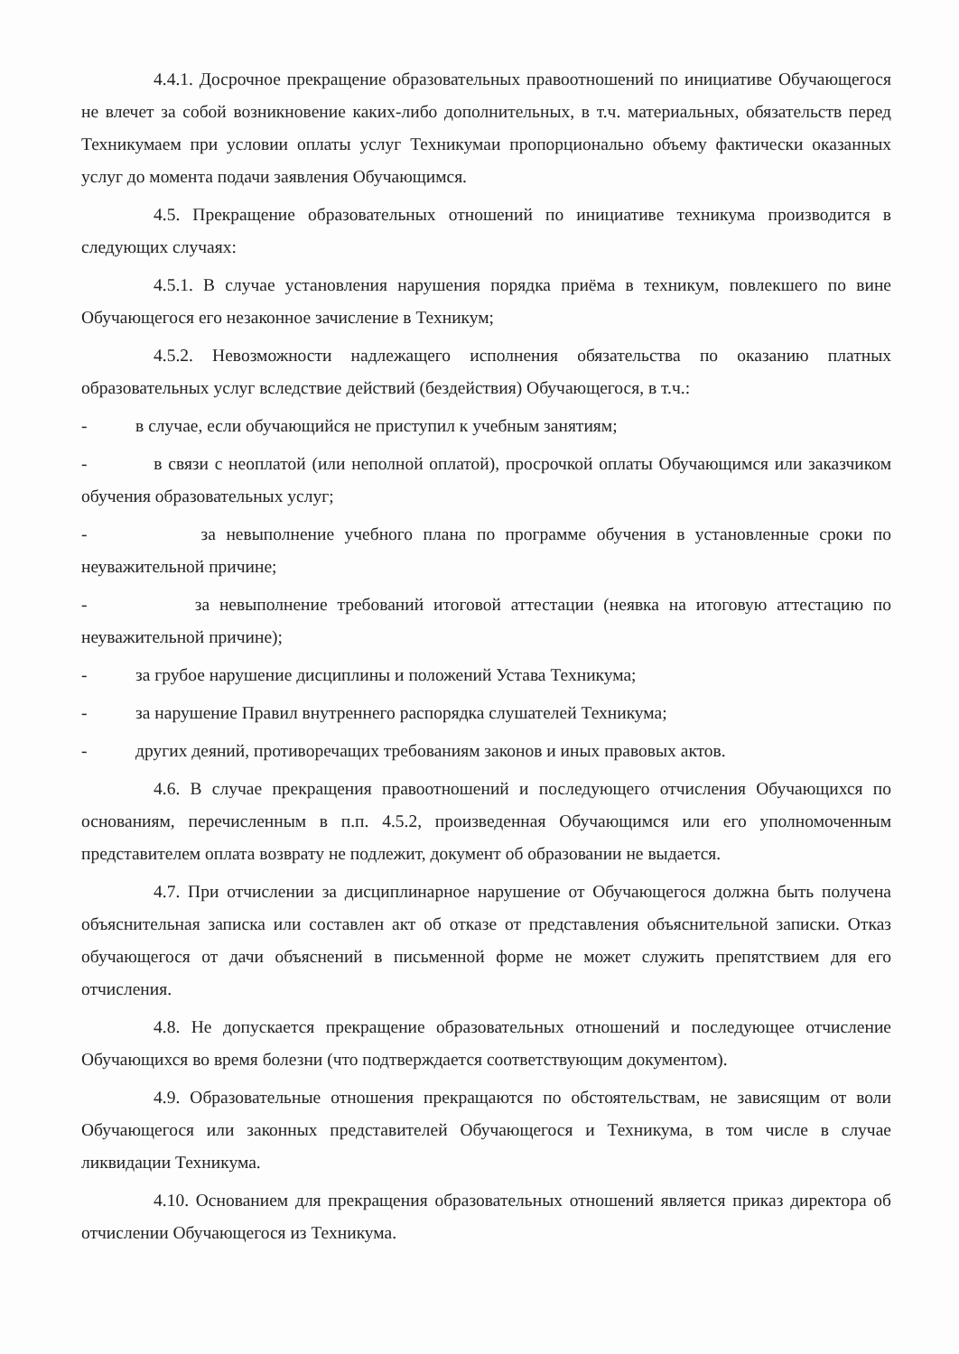4.4.1. Досрочное прекращение образовательных правоотношений по инициативе Обучающегося не влечет за собой возникновение каких-либо дополнительных, в т.ч. материальных, обязательств перед Техникумаем при условии оплаты услуг Техникумаи пропорционально объему фактически оказанных услуг до момента подачи заявления Обучающимся.
4.5. Прекращение образовательных отношений по инициативе техникума производится в следующих случаях:
4.5.1. В случае установления нарушения порядка приёма в техникум, повлекшего по вине Обучающегося его незаконное зачисление в Техникум;
4.5.2. Невозможности надлежащего исполнения обязательства по оказанию платных образовательных услуг вследствие действий (бездействия) Обучающегося, в т.ч.:
- в случае, если обучающийся не приступил к учебным занятиям;
- в связи с неоплатой (или неполной оплатой), просрочкой оплаты Обучающимся или заказчиком обучения образовательных услуг;
- за невыполнение учебного плана по программе обучения в установленные сроки по неуважительной причине;
- за невыполнение требований итоговой аттестации (неявка на итоговую аттестацию по неуважительной причине);
- за грубое нарушение дисциплины и положений Устава Техникума;
- за нарушение Правил внутреннего распорядка слушателей Техникума;
- других деяний, противоречащих требованиям законов и иных правовых актов.
4.6. В случае прекращения правоотношений и последующего отчисления Обучающихся по основаниям, перечисленным в п.п. 4.5.2, произведенная Обучающимся или его уполномоченным представителем оплата возврату не подлежит, документ об образовании не выдается.
4.7. При отчислении за дисциплинарное нарушение от Обучающегося должна быть получена объяснительная записка или составлен акт об отказе от представления объяснительной записки. Отказ обучающегося от дачи объяснений в письменной форме не может служить препятствием для его отчисления.
4.8. Не допускается прекращение образовательных отношений и последующее отчисление Обучающихся во время болезни (что подтверждается соответствующим документом).
4.9. Образовательные отношения прекращаются по обстоятельствам, не зависящим от воли Обучающегося или законных представителей Обучающегося и Техникума, в том числе в случае ликвидации Техникума.
4.10. Основанием для прекращения образовательных отношений является приказ директора об отчислении Обучающегося из Техникума.